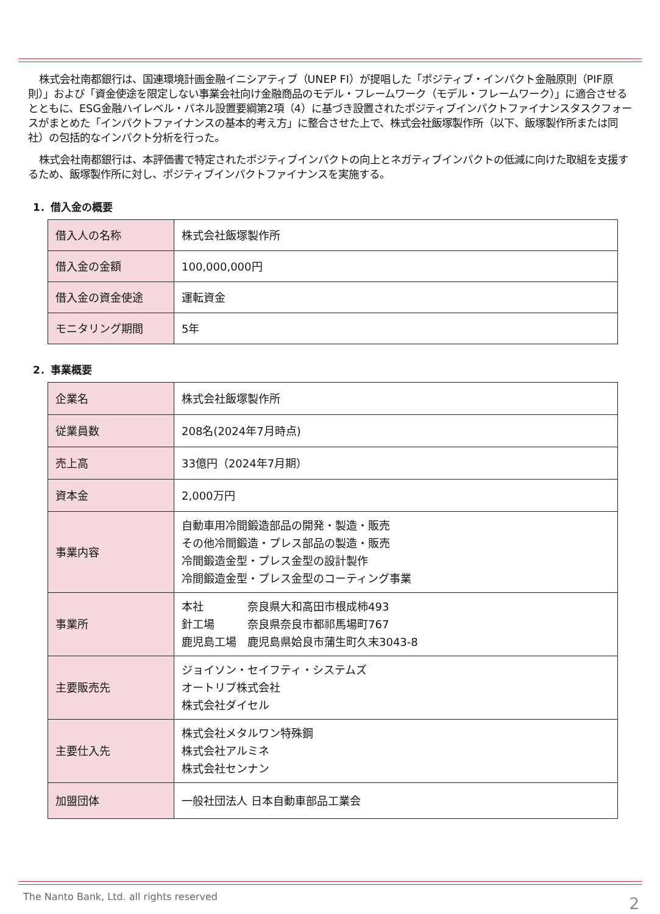株式会社南都銀行は、国連環境計画金融イニシアティブ（UNEP FI）が提唱した「ポジティブ・インパクト金融原則（PIF原則）」および「資金使途を限定しない事業会社向け金融商品のモデル・フレームワーク（モデル・フレームワーク）」に適合させるとともに、ESG金融ハイレベル・パネル設置要綱第2項（4）に基づき設置されたポジティブインパクトファイナンスタスクフォースがまとめた「インパクトファイナンスの基本的考え方」に整合させた上で、株式会社飯塚製作所（以下、飯塚製作所または同社）の包括的なインパクト分析を行った。
株式会社南都銀行は、本評価書で特定されたポジティブインパクトの向上とネガティブインパクトの低減に向けた取組を支援するため、飯塚製作所に対し、ポジティブインパクトファイナンスを実施する。
1．借入金の概要
| 借入人の名称 | 株式会社飯塚製作所 |
| 借入金の金額 | 100,000,000円 |
| 借入金の資金使途 | 運転資金 |
| モニタリング期間 | 5年 |
2．事業概要
| 企業名 | 株式会社飯塚製作所 |
| 従業員数 | 208名(2024年7月時点) |
| 売上高 | 33億円（2024年7月期） |
| 資本金 | 2,000万円 |
| 事業内容 | 自動車用冷間鍛造部品の開発・製造・販売 その他冷間鍛造・プレス部品の製造・販売 冷間鍛造金型・プレス金型の設計製作 冷間鍛造金型・プレス金型のコーティング事業 |
| 事業所 | 本社 奈良県大和高田市根成柿493 針工場 奈良県奈良市都祁馬場町767 鹿児島工場 鹿児島県姶良市蒲生町久末3043-8 |
| 主要販売先 | ジョイソン・セイフティ・システムズ オートリブ株式会社 株式会社ダイセル |
| 主要仕入先 | 株式会社メタルワン特殊鋼 株式会社アルミネ 株式会社センナン |
| 加盟団体 | 一般社団法人 日本自動車部品工業会 |
The Nanto Bank, Ltd. all rights reserved
2